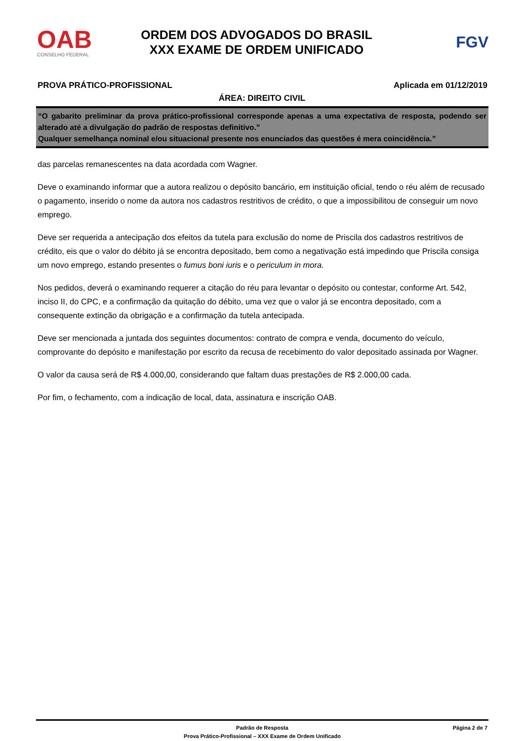OAB
CONSELHO FEDERAL
ORDEM DOS ADVOGADOS DO BRASIL
XXX EXAME DE ORDEM UNIFICADO
FGV
PROVA PRÁTICO-PROFISSIONAL Aplicada em 01/12/2019
ÁREA: DIREITO CIVIL
“O gabarito preliminar da prova prático-profissional corresponde apenas a uma expectativa de resposta, podendo ser alterado até a divulgação do padrão de respostas definitivo.”
Qualquer semelhança nominal e/ou situacional presente nos enunciados das questões é mera coincidência.”
das parcelas remanescentes na data acordada com Wagner.
Deve o examinando informar que a autora realizou o depósito bancário, em instituição oficial, tendo o réu além de recusado o pagamento, inserido o nome da autora nos cadastros restritivos de crédito, o que a impossibilitou de conseguir um novo emprego.
Deve ser requerida a antecipação dos efeitos da tutela para exclusão do nome de Priscila dos cadastros restritivos de crédito, eis que o valor do débito já se encontra depositado, bem como a negativação está impedindo que Priscila consiga um novo emprego, estando presentes o fumus boni iuris e o periculum in mora.
Nos pedidos, deverá o examinando requerer a citação do réu para levantar o depósito ou contestar, conforme Art. 542, inciso II, do CPC, e a confirmação da quitação do débito, uma vez que o valor já se encontra depositado, com a consequente extinção da obrigação e a confirmação da tutela antecipada.
Deve ser mencionada a juntada dos seguintes documentos: contrato de compra e venda, documento do veículo, comprovante do depósito e manifestação por escrito da recusa de recebimento do valor depositado assinada por Wagner.
O valor da causa será de R$ 4.000,00, considerando que faltam duas prestações de R$ 2.000,00 cada.
Por fim, o fechamento, com a indicação de local, data, assinatura e inscrição OAB.
Padrão de Resposta
Prova Prático-Profissional – XXX Exame de Ordem Unificado
Página 2 de 7